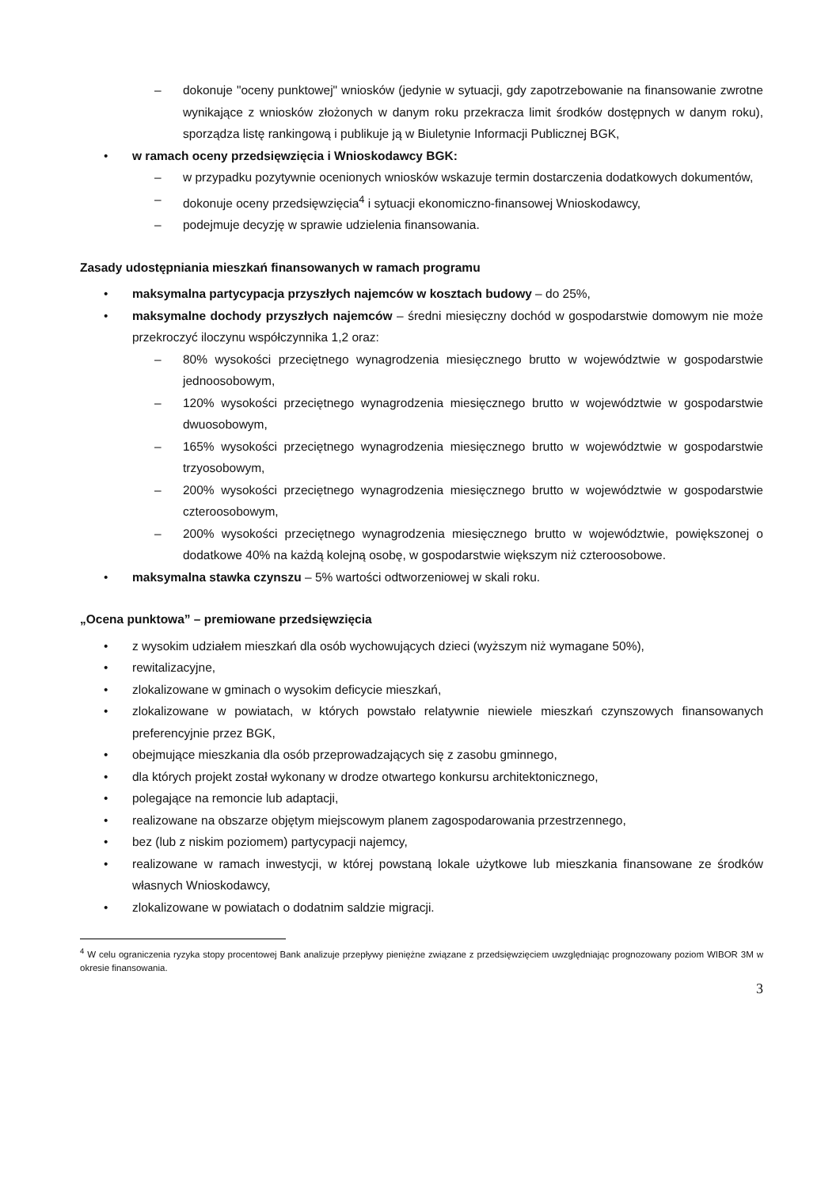– dokonuje "oceny punktowej" wniosków (jedynie w sytuacji, gdy zapotrzebowanie na finansowanie zwrotne wynikające z wniosków złożonych w danym roku przekracza limit środków dostępnych w danym roku), sporządza listę rankingową i publikuje ją w Biuletynie Informacji Publicznej BGK,
• w ramach oceny przedsięwzięcia i Wnioskodawcy BGK:
– w przypadku pozytywnie ocenionych wniosków wskazuje termin dostarczenia dodatkowych dokumentów,
– dokonuje oceny przedsięwzięcia<sup>4</sup> i sytuacji ekonomiczno-finansowej Wnioskodawcy,
– podejmuje decyzję w sprawie udzielenia finansowania.
Zasady udostępniania mieszkań finansowanych w ramach programu
• maksymalna partycypacja przyszłych najemców w kosztach budowy – do 25%,
• maksymalne dochody przyszłych najemców – średni miesięczny dochód w gospodarstwie domowym nie może przekroczyć iloczynu współczynnika 1,2 oraz:
– 80% wysokości przeciętnego wynagrodzenia miesięcznego brutto w województwie w gospodarstwie jednoosobowym,
– 120% wysokości przeciętnego wynagrodzenia miesięcznego brutto w województwie w gospodarstwie dwuosobowym,
– 165% wysokości przeciętnego wynagrodzenia miesięcznego brutto w województwie w gospodarstwie trzyosobowym,
– 200% wysokości przeciętnego wynagrodzenia miesięcznego brutto w województwie w gospodarstwie czteroosobowym,
– 200% wysokości przeciętnego wynagrodzenia miesięcznego brutto w województwie, powiększonej o dodatkowe 40% na każdą kolejną osobę, w gospodarstwie większym niż czteroosobowe.
• maksymalna stawka czynszu – 5% wartości odtworzeniowej w skali roku.
„Ocena punktowa” – premiowane przedsięwzięcia
• z wysokim udziałem mieszkań dla osób wychowujących dzieci (wyższym niż wymagane 50%),
• rewitalizacyjne,
• zlokalizowane w gminach o wysokim deficycie mieszkań,
• zlokalizowane w powiatach, w których powstało relatywnie niewiele mieszkań czynszowych finansowanych preferencyjnie przez BGK,
• obejmujące mieszkania dla osób przeprowadzających się z zasobu gminnego,
• dla których projekt został wykonany w drodze otwartego konkursu architektonicznego,
• polegające na remoncie lub adaptacji,
• realizowane na obszarze objętym miejscowym planem zagospodarowania przestrzennego,
• bez (lub z niskim poziomem) partycypacji najemcy,
• realizowane w ramach inwestycji, w której powstaną lokale użytkowe lub mieszkania finansowane ze środków własnych Wnioskodawcy,
• zlokalizowane w powiatach o dodatnim saldzie migracji.
<sup>4</sup> W celu ograniczenia ryzyka stopy procentowej Bank analizuje przepływy pieniężne związane z przedsięwzięciem uwzględniając prognozowany poziom WIBOR 3M w okresie finansowania.
3